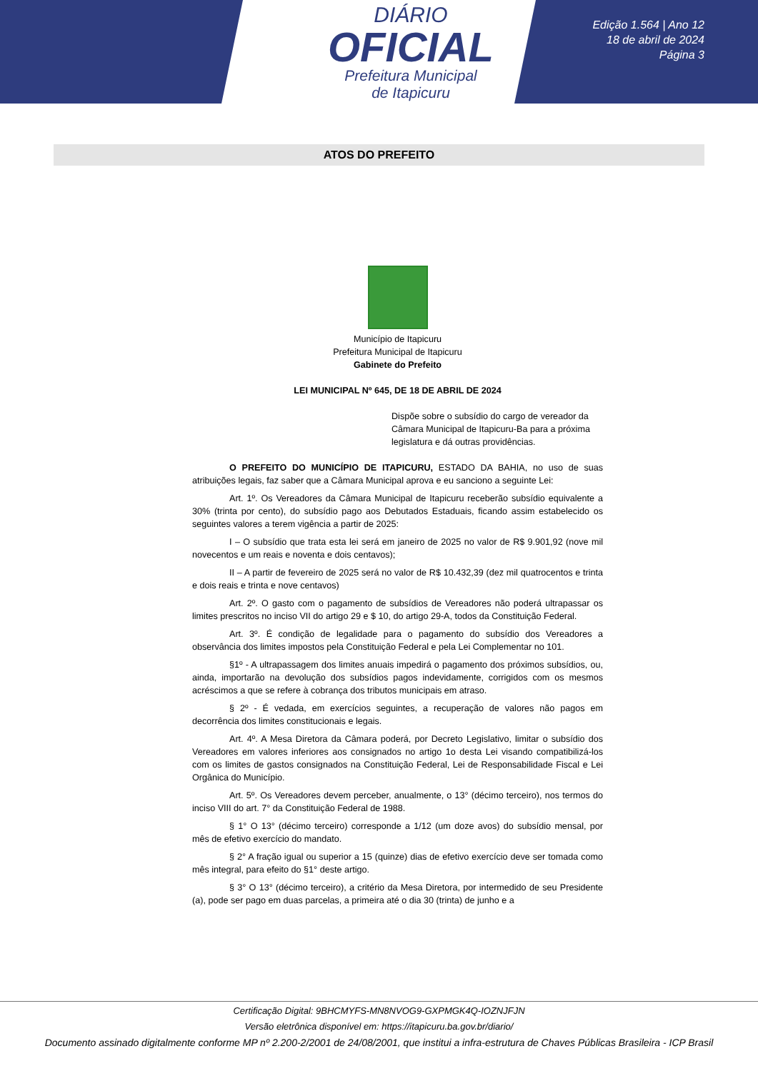DIÁRIO
OFICIAL
Prefeitura Municipal
de Itapicuru
Edição 1.564 | Ano 12
18 de abril de 2024
Página 3
ATOS DO PREFEITO
Município de Itapicuru
Prefeitura Municipal de Itapicuru
Gabinete do Prefeito
LEI MUNICIPAL Nº 645, DE 18 DE ABRIL DE 2024
Dispõe sobre o subsídio do cargo de vereador da Câmara Municipal de Itapicuru-Ba para a próxima legislatura e dá outras providências.
O PREFEITO DO MUNICÍPIO DE ITAPICURU, ESTADO DA BAHIA, no uso de suas atribuições legais, faz saber que a Câmara Municipal aprova e eu sanciono a seguinte Lei:
Art. 1º. Os Vereadores da Câmara Municipal de Itapicuru receberão subsídio equivalente a 30% (trinta por cento), do subsídio pago aos Debutados Estaduais, ficando assim estabelecido os seguintes valores a terem vigência a partir de 2025:
I – O subsídio que trata esta lei será em janeiro de 2025 no valor de R$ 9.901,92 (nove mil novecentos e um reais e noventa e dois centavos);
II – A partir de fevereiro de 2025 será no valor de R$ 10.432,39 (dez mil quatrocentos e trinta e dois reais e trinta e nove centavos)
Art. 2º. O gasto com o pagamento de subsídios de Vereadores não poderá ultrapassar os limites prescritos no inciso VII do artigo 29 e $ 10, do artigo 29-A, todos da Constituição Federal.
Art. 3º. É condição de legalidade para o pagamento do subsídio dos Vereadores a observância dos limites impostos pela Constituição Federal e pela Lei Complementar no 101.
§1º - A ultrapassagem dos limites anuais impedirá o pagamento dos próximos subsídios, ou, ainda, importarão na devolução dos subsídios pagos indevidamente, corrigidos com os mesmos acréscimos a que se refere à cobrança dos tributos municipais em atraso.
§ 2º - É vedada, em exercícios seguintes, a recuperação de valores não pagos em decorrência dos limites constitucionais e legais.
Art. 4º. A Mesa Diretora da Câmara poderá, por Decreto Legislativo, limitar o subsídio dos Vereadores em valores inferiores aos consignados no artigo 1o desta Lei visando compatibilizá-los com os limites de gastos consignados na Constituição Federal, Lei de Responsabilidade Fiscal e Lei Orgânica do Município.
Art. 5º. Os Vereadores devem perceber, anualmente, o 13° (décimo terceiro), nos termos do inciso VIII do art. 7° da Constituição Federal de 1988.
§ 1° O 13° (décimo terceiro) corresponde a 1/12 (um doze avos) do subsídio mensal, por mês de efetivo exercício do mandato.
§ 2° A fração igual ou superior a 15 (quinze) dias de efetivo exercício deve ser tomada como mês integral, para efeito do §1° deste artigo.
§ 3° O 13° (décimo terceiro), a critério da Mesa Diretora, por intermedido de seu Presidente (a), pode ser pago em duas parcelas, a primeira até o dia 30 (trinta) de junho e a
Certificação Digital: 9BHCMYFS-MN8NVOG9-GXPMGK4Q-IOZNJFJN
Versão eletrônica disponível em: https://itapicuru.ba.gov.br/diario/
Documento assinado digitalmente conforme MP nº 2.200-2/2001 de 24/08/2001, que institui a infra-estrutura de Chaves Públicas Brasileira - ICP Brasil